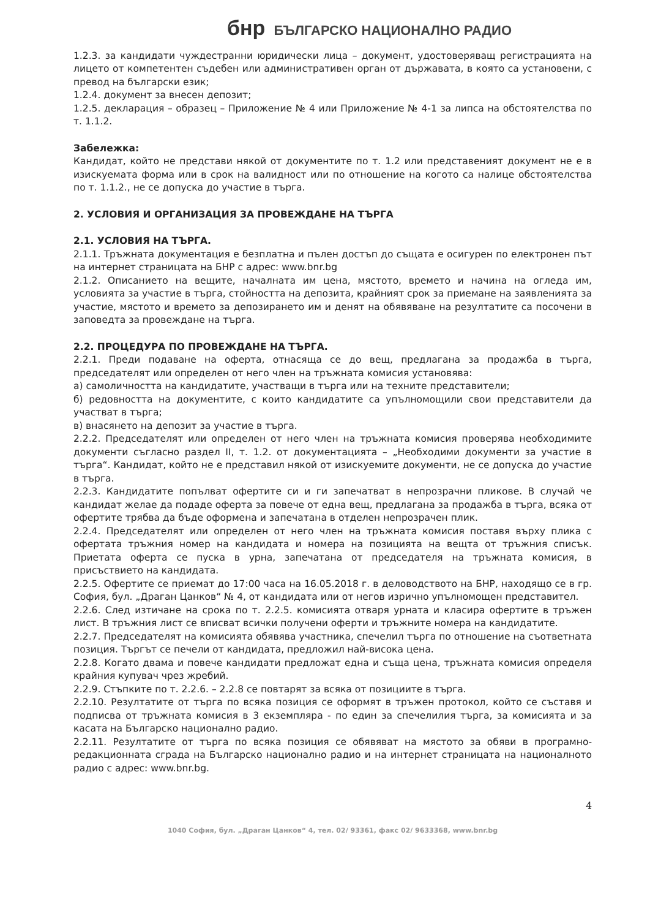бнр БЪЛГАРСКО НАЦИОНАЛНО РАДИО
1.2.3. за кандидати чуждестранни юридически лица – документ, удостоверяващ регистрацията на лицето от компетентен съдебен или административен орган от държавата, в която са установени, с превод на български език;
1.2.4. документ за внесен депозит;
1.2.5. декларация – образец – Приложение № 4 или Приложение № 4-1 за липса на обстоятелства по т. 1.1.2.
Забележка:
Кандидат, който не представи някой от документите по т. 1.2 или представеният документ не е в изискуемата форма или в срок на валидност или по отношение на когото са налице обстоятелства по т. 1.1.2., не се допуска до участие в търга.
2. УСЛОВИЯ И ОРГАНИЗАЦИЯ ЗА ПРОВЕЖДАНЕ НА ТЪРГА
2.1. УСЛОВИЯ НА ТЪРГА.
2.1.1. Тръжната документация е безплатна и пълен достъп до същата е осигурен по електронен път на интернет страницата на БНР с адрес: www.bnr.bg
2.1.2. Описанието на вещите, началната им цена, мястото, времето и начина на огледа им, условията за участие в търга, стойността на депозита, крайният срок за приемане на заявленията за участие, мястото и времето за депозирането им и денят на обявяване на резултатите са посочени в заповедта за провеждане на търга.
2.2. ПРОЦЕДУРА ПО ПРОВЕЖДАНЕ НА ТЪРГА.
2.2.1. Преди подаване на оферта, отнасяща се до вещ, предлагана за продажба в търга, председателят или определен от него член на тръжната комисия установява:
а) самоличността на кандидатите, участващи в търга или на техните представители;
б) редовността на документите, с които кандидатите са упълномощили свои представители да участват в търга;
в) внасянето на депозит за участие в търга.
2.2.2. Председателят или определен от него член на тръжната комисия проверява необходимите документи съгласно раздел II, т. 1.2. от документацията – „Необходими документи за участие в търга“. Кандидат, който не е представил някой от изискуемите документи, не се допуска до участие в търга.
2.2.3. Кандидатите попълват офертите си и ги запечатват в непрозрачни пликове. В случай че кандидат желае да подаде оферта за повече от една вещ, предлагана за продажба в търга, всяка от офертите трябва да бъде оформена и запечатана в отделен непрозрачен плик.
2.2.4. Председателят или определен от него член на тръжната комисия поставя върху плика с офертата тръжния номер на кандидата и номера на позицията на вещта от тръжния списък. Приетата оферта се пуска в урна, запечатана от председателя на тръжната комисия, в присъствието на кандидата.
2.2.5. Офертите се приемат до 17:00 часа на 16.05.2018 г. в деловодството на БНР, находящо се в гр. София, бул. „Драган Цанков“ № 4, от кандидата или от негов изрично упълномощен представител.
2.2.6. След изтичане на срока по т. 2.2.5. комисията отваря урната и класира офертите в тръжен лист. В тръжния лист се вписват всички получени оферти и тръжните номера на кандидатите.
2.2.7. Председателят на комисията обявява участника, спечелил търга по отношение на съответната позиция. Търгът се печели от кандидата, предложил най-висока цена.
2.2.8. Когато двама и повече кандидати предложат една и съща цена, тръжната комисия определя крайния купувач чрез жребий.
2.2.9. Стъпките по т. 2.2.6. – 2.2.8 се повтарят за всяка от позициите в търга.
2.2.10. Резултатите от търга по всяка позиция се оформят в тръжен протокол, който се съставя и подписва от тръжната комисия в 3 екземпляра - по един за спечелилия търга, за комисията и за касата на Българско национално радио.
2.2.11. Резултатите от търга по всяка позиция се обявяват на мястото за обяви в програмно-редакционната сграда на Българско национално радио и на интернет страницата на националното радио с адрес: www.bnr.bg.
4
1040 София, бул. „Драган Цанков“ 4, тел. 02/ 93361, факс 02/ 9633368, www.bnr.bg